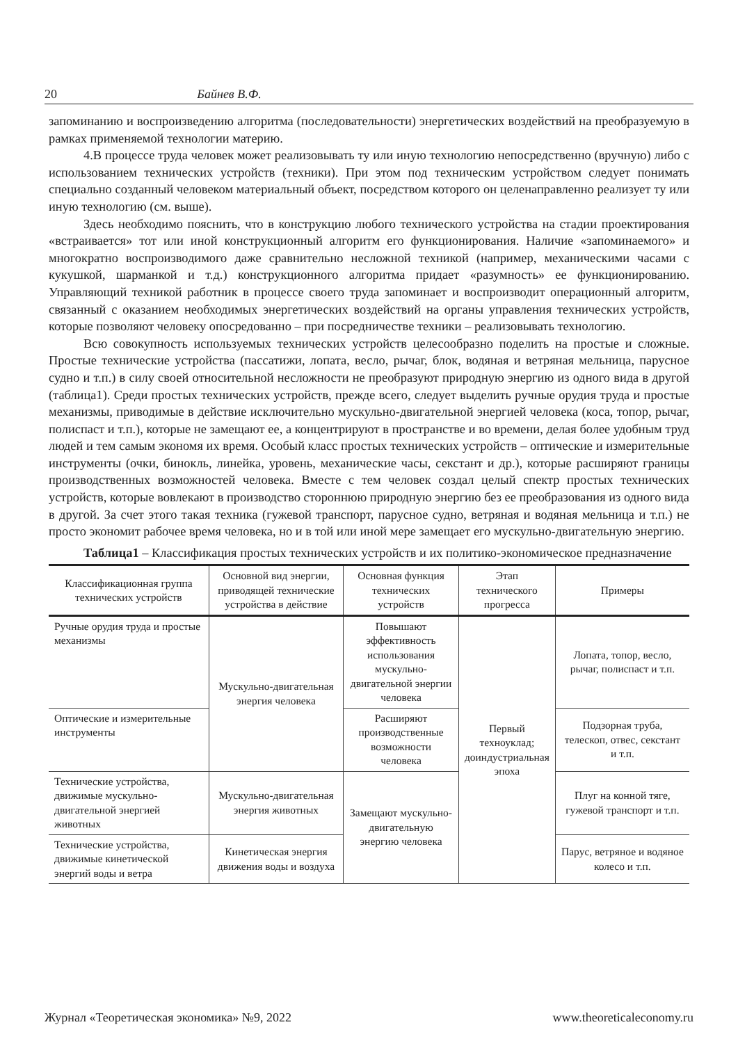20 Байнев В.Ф.
запоминанию и воспроизведению алгоритма (последовательности) энергетических воздействий на преобразуемую в рамках применяемой технологии материю.
4.В процессе труда человек может реализовывать ту или иную технологию непосредственно (вручную) либо с использованием технических устройств (техники). При этом под техническим устройством следует понимать специально созданный человеком материальный объект, посредством которого он целенаправленно реализует ту или иную технологию (см. выше).
Здесь необходимо пояснить, что в конструкцию любого технического устройства на стадии проектирования «встраивается» тот или иной конструкционный алгоритм его функционирования. Наличие «запоминаемого» и многократно воспроизводимого даже сравнительно несложной техникой (например, механическими часами с кукушкой, шарманкой и т.д.) конструкционного алгоритма придает «разумность» ее функционированию. Управляющий техникой работник в процессе своего труда запоминает и воспроизводит операционный алгоритм, связанный с оказанием необходимых энергетических воздействий на органы управления технических устройств, которые позволяют человеку опосредованно – при посредничестве техники – реализовывать технологию.
Всю совокупность используемых технических устройств целесообразно поделить на простые и сложные. Простые технические устройства (пассатижи, лопата, весло, рычаг, блок, водяная и ветряная мельница, парусное судно и т.п.) в силу своей относительной несложности не преобразуют природную энергию из одного вида в другой (таблица1). Среди простых технических устройств, прежде всего, следует выделить ручные орудия труда и простые механизмы, приводимые в действие исключительно мускульно-двигательной энергией человека (коса, топор, рычаг, полиспаст и т.п.), которые не замещают ее, а концентрируют в пространстве и во времени, делая более удобным труд людей и тем самым экономя их время. Особый класс простых технических устройств – оптические и измерительные инструменты (очки, бинокль, линейка, уровень, механические часы, секстант и др.), которые расширяют границы производственных возможностей человека. Вместе с тем человек создал целый спектр простых технических устройств, которые вовлекают в производство стороннюю природную энергию без ее преобразования из одного вида в другой. За счет этого такая техника (гужевой транспорт, парусное судно, ветряная и водяная мельница и т.п.) не просто экономит рабочее время человека, но и в той или иной мере замещает его мускульно-двигательную энергию.
Таблица1 – Классификация простых технических устройств и их политико-экономическое предназначение
| Классификационная группа технических устройств | Основной вид энергии, приводящей технические устройства в действие | Основная функция технических устройств | Этап технического прогресса | Примеры |
| --- | --- | --- | --- | --- |
| Ручные орудия труда и простые механизмы | Мускульно-двигательная энергия человека | Повышают эффективность использования мускульно-двигательной энергии человека | Первый техноуклад; доиндустриальная эпоха | Лопата, топор, весло, рычаг, полиспаст и т.п. |
| Оптические и измерительные инструменты | | Расширяют производственные возможности человека | | Подзорная труба, телескоп, отвес, секстант и т.п. |
| Технические устройства, движимые мускульно-двигательной энергией животных | Мускульно-двигательная энергия животных | Замещают мускульно-двигательную энергию человека | | Плуг на конной тяге, гужевой транспорт и т.п. |
| Технические устройства, движимые кинетической энергий воды и ветра | Кинетическая энергия движения воды и воздуха | | | Парус, ветряное и водяное колесо и т.п. |
Журнал «Теоретическая экономика» №9, 2022 www.theoreticaleconomy.ru